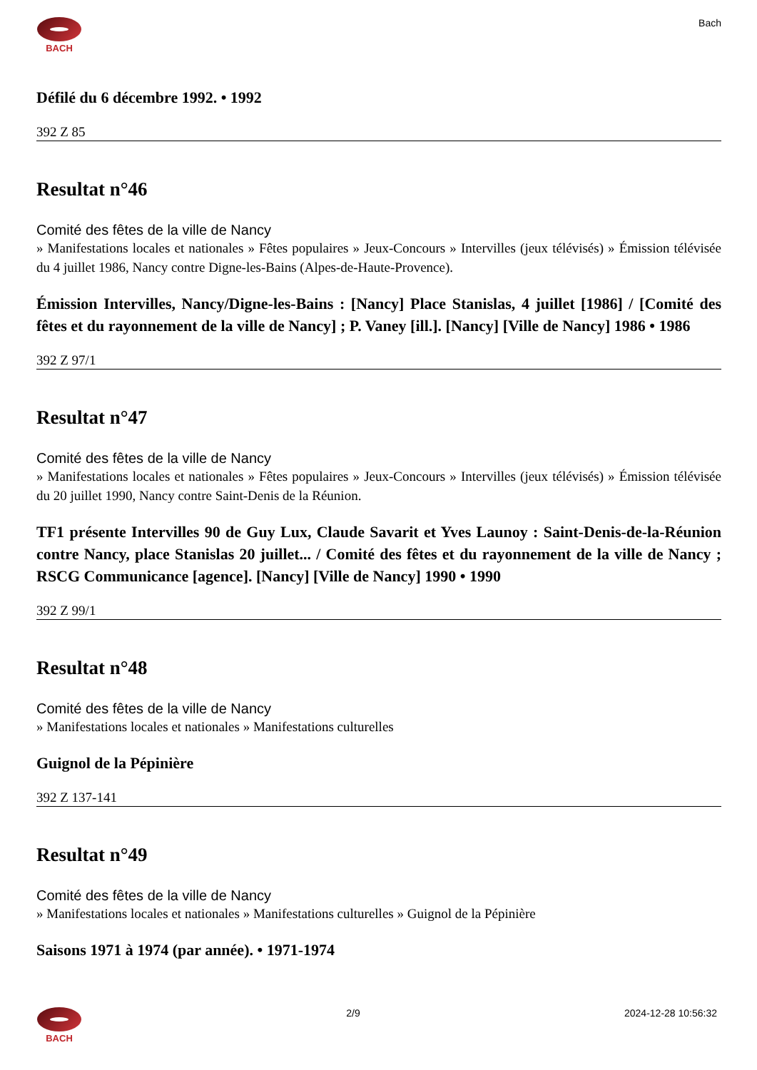BACH Bach
Défilé du 6 décembre 1992. • 1992
392 Z 85
Resultat n°46
Comité des fêtes de la ville de Nancy
» Manifestations locales et nationales » Fêtes populaires » Jeux-Concours » Intervilles (jeux télévisés) » Émission télévisée du 4 juillet 1986, Nancy contre Digne-les-Bains (Alpes-de-Haute-Provence).
Émission Intervilles, Nancy/Digne-les-Bains : [Nancy] Place Stanislas, 4 juillet [1986] / [Comité des fêtes et du rayonnement de la ville de Nancy] ; P. Vaney [ill.]. [Nancy] [Ville de Nancy] 1986 • 1986
392 Z 97/1
Resultat n°47
Comité des fêtes de la ville de Nancy
» Manifestations locales et nationales » Fêtes populaires » Jeux-Concours » Intervilles (jeux télévisés) » Émission télévisée du 20 juillet 1990, Nancy contre Saint-Denis de la Réunion.
TF1 présente Intervilles 90 de Guy Lux, Claude Savarit et Yves Launoy : Saint-Denis-de-la-Réunion contre Nancy, place Stanislas 20 juillet... / Comité des fêtes et du rayonnement de la ville de Nancy ; RSCG Communicance [agence]. [Nancy] [Ville de Nancy] 1990 • 1990
392 Z 99/1
Resultat n°48
Comité des fêtes de la ville de Nancy
» Manifestations locales et nationales » Manifestations culturelles
Guignol de la Pépinière
392 Z 137-141
Resultat n°49
Comité des fêtes de la ville de Nancy
» Manifestations locales et nationales » Manifestations culturelles » Guignol de la Pépinière
Saisons 1971 à 1974 (par année). • 1971-1974
BACH 2/9 2024-12-28 10:56:32